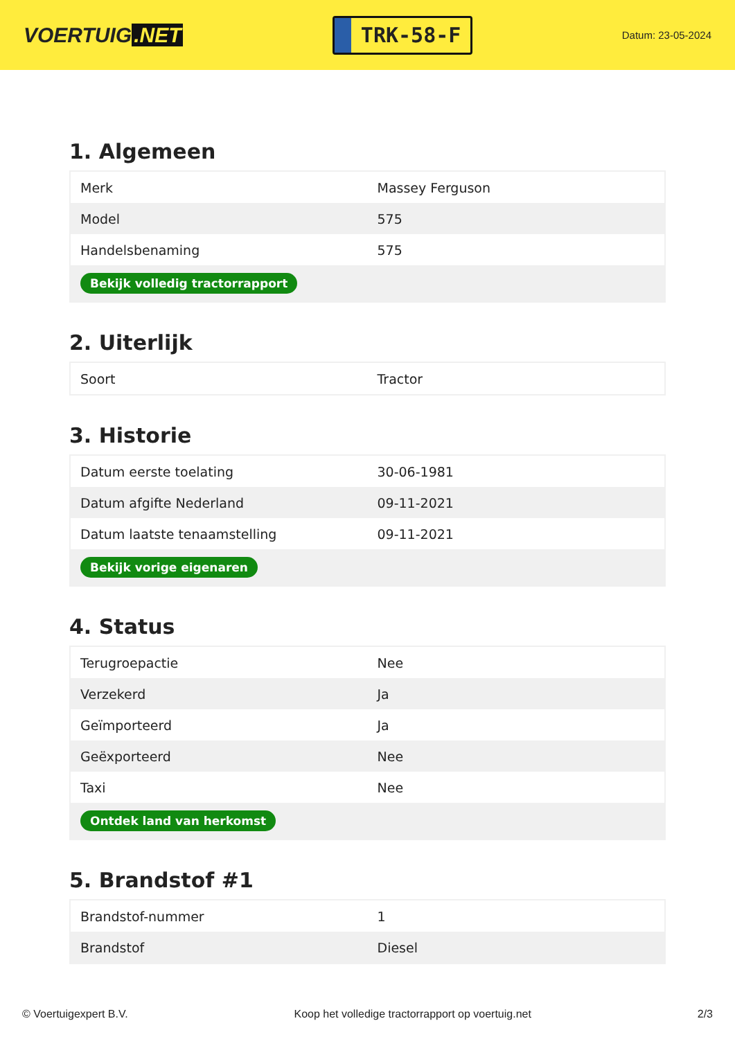VOERTUIG.NET
TRK-58-F
Datum: 23-05-2024
1. Algemeen
| Merk | Massey Ferguson |
| Model | 575 |
| Handelsbenaming | 575 |
| Bekijk volledig tractorrapport | |
2. Uiterlijk
| Soort | Tractor |
3. Historie
| Datum eerste toelating | 30-06-1981 |
| Datum afgifte Nederland | 09-11-2021 |
| Datum laatste tenaamstelling | 09-11-2021 |
| Bekijk vorige eigenaren | |
4. Status
| Terugroepactie | Nee |
| Verzekerd | Ja |
| Geïmporteerd | Ja |
| Geëxporteerd | Nee |
| Taxi | Nee |
| Ontdek land van herkomst | |
5. Brandstof #1
| Brandstof-nummer | 1 |
| Brandstof | Diesel |
© Voertuigexpert B.V. Koop het volledige tractorrapport op voertuig.net 2/3